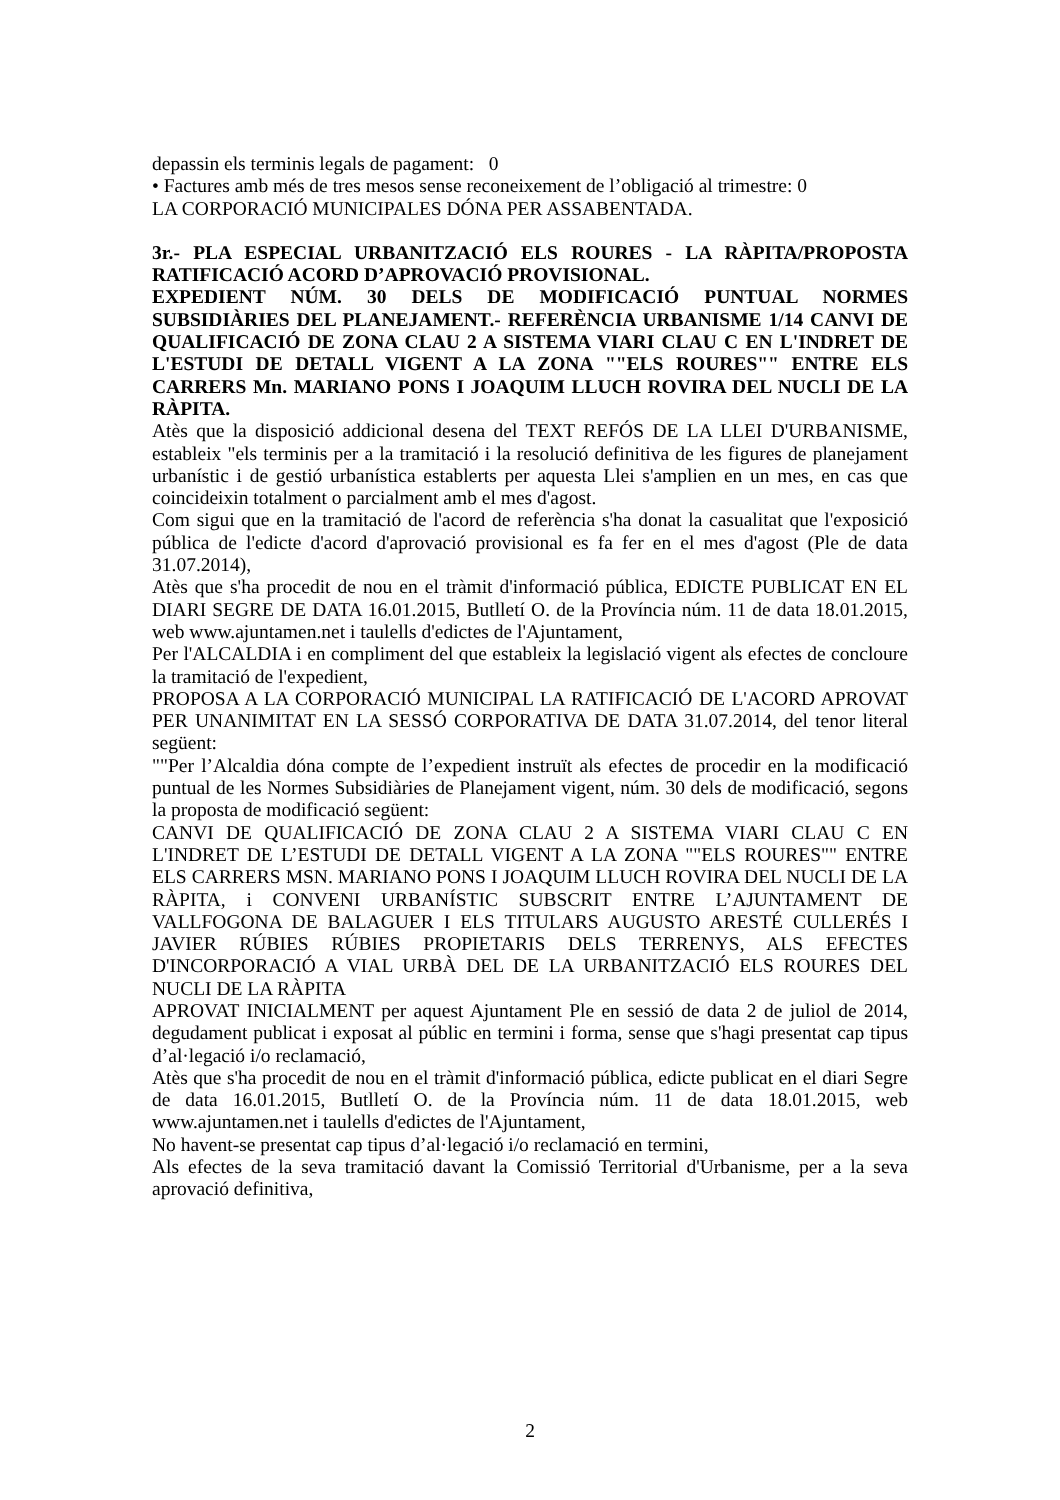depassin els terminis legals de pagament: 0
• Factures amb més de tres mesos sense reconeixement de l’obligació al trimestre: 0
LA CORPORACIÓ MUNICIPALES DÓNA PER ASSABENTADA.
3r.- PLA ESPECIAL URBANITZACIÓ ELS ROURES - LA RÀPITA/PROPOSTA RATIFICACIÓ ACORD D’APROVACIÓ PROVISIONAL.
EXPEDIENT NÚM. 30 DELS DE MODIFICACIÓ PUNTUAL NORMES SUBSIDIÀRIES DEL PLANEJAMENT.- REFERÈNCIA URBANISME 1/14 CANVI DE QUALIFICACIÓ DE ZONA CLAU 2 A SISTEMA VIARI CLAU C EN L'INDRET DE L'ESTUDI DE DETALL VIGENT A LA ZONA ""ELS ROURES"" ENTRE ELS CARRERS Mn. MARIANO PONS I JOAQUIM LLUCH ROVIRA DEL NUCLI DE LA RÀPITA.
Atès que la disposició addicional desena del TEXT REFÓS DE LA LLEI D'URBANISME, estableix "els terminis per a la tramitació i la resolució definitiva de les figures de planejament urbanístic i de gestió urbanística establerts per aquesta Llei s'amplien en un mes, en cas que coincideixin totalment o parcialment amb el mes d'agost.
Com sigui que en la tramitació de l'acord de referència s'ha donat la casualitat que l'exposició pública de l'edicte d'acord d'aprovació provisional es fa fer en el mes d'agost (Ple de data 31.07.2014),
Atès que s'ha procedit de nou en el tràmit d'informació pública, EDICTE PUBLICAT EN EL DIARI SEGRE DE DATA 16.01.2015, Butlletí O. de la Província núm. 11 de data 18.01.2015, web www.ajuntamen.net i taulells d'edictes de l'Ajuntament,
Per l'ALCALDIA i en compliment del que estableix la legislació vigent als efectes de concloure la tramitació de l'expedient,
PROPOSA A LA CORPORACIÓ MUNICIPAL LA RATIFICACIÓ DE L'ACORD APROVAT PER UNANIMITAT EN LA SESSÓ CORPORATIVA DE DATA 31.07.2014, del tenor literal següent:
""Per l’Alcaldia dóna compte de l’expedient instruït als efectes de procedir en la modificació puntual de les Normes Subsidiàries de Planejament vigent, núm. 30 dels de modificació, segons la proposta de modificació següent:
CANVI DE QUALIFICACIÓ DE ZONA CLAU 2 A SISTEMA VIARI CLAU C EN L'INDRET DE L’ESTUDI DE DETALL VIGENT A LA ZONA ""ELS ROURES"" ENTRE ELS CARRERS MSN. MARIANO PONS I JOAQUIM LLUCH ROVIRA DEL NUCLI DE LA RÀPITA, i CONVENI URBANÍSTIC SUBSCRIT ENTRE L’AJUNTAMENT DE VALLFOGONA DE BALAGUER I ELS TITULARS AUGUSTO ARESTÉ CULLERÉS I JAVIER RÚBIES RÚBIES PROPIETARIS DELS TERRENYS, ALS EFECTES D'INCORPORACIÓ A VIAL URBÀ DEL DE LA URBANITZACIÓ ELS ROURES DEL NUCLI DE LA RÀPITA
APROVAT INICIALMENT per aquest Ajuntament Ple en sessió de data 2 de juliol de 2014, degudament publicat i exposat al públic en termini i forma, sense que s'hagi presentat cap tipus d’al·legació i/o reclamació,
Atès que s'ha procedit de nou en el tràmit d'informació pública, edicte publicat en el diari Segre de data 16.01.2015, Butlletí O. de la Província núm. 11 de data 18.01.2015, web www.ajuntamen.net i taulells d'edictes de l'Ajuntament,
No havent-se presentat cap tipus d’al·legació i/o reclamació en termini,
Als efectes de la seva tramitació davant la Comissió Territorial d'Urbanisme, per a la seva aprovació definitiva,
2